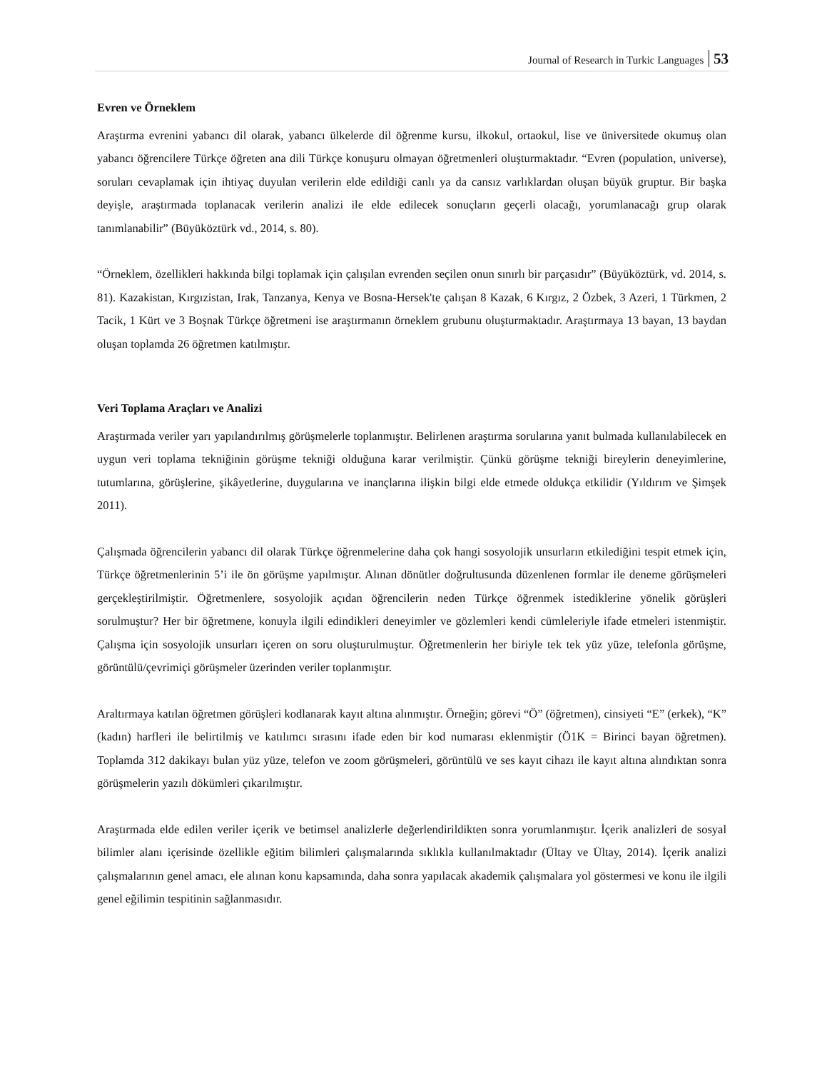Journal of Research in Turkic Languages 53
Evren ve Örneklem
Araştırma evrenini yabancı dil olarak, yabancı ülkelerde dil öğrenme kursu, ilkokul, ortaokul, lise ve üniversitede okumuş olan yabancı öğrencilere Türkçe öğreten ana dili Türkçe konuşuru olmayan öğretmenleri oluşturmaktadır. “Evren (population, universe), soruları cevaplamak için ihtiyaç duyulan verilerin elde edildiği canlı ya da cansız varlıklardan oluşan büyük gruptur. Bir başka deyişle, araştırmada toplanacak verilerin analizi ile elde edilecek sonuçların geçerli olacağı, yorumlanacağı grup olarak tanımlanabilir” (Büyüköztürk vd., 2014, s. 80).
“Örneklem, özellikleri hakkında bilgi toplamak için çalışılan evrenden seçilen onun sınırlı bir parçasıdır” (Büyüköztürk, vd. 2014, s. 81). Kazakistan, Kırgızistan, Irak, Tanzanya, Kenya ve Bosna-Hersek'te çalışan 8 Kazak, 6 Kırgız, 2 Özbek, 3 Azeri, 1 Türkmen, 2 Tacik, 1 Kürt ve 3 Boşnak Türkçe öğretmeni ise araştırmanın örneklem grubunu oluşturmaktadır. Araştırmaya 13 bayan, 13 baydan oluşan toplamda 26 öğretmen katılmıştır.
Veri Toplama Araçları ve Analizi
Araştırmada veriler yarı yapılandırılmış görüşmelerle toplanmıştır. Belirlenen araştırma sorularına yanıt bulmada kullanılabilecek en uygun veri toplama tekniğinin görüşme tekniği olduğuna karar verilmiştir. Çünkü görüşme tekniği bireylerin deneyimlerine, tutumlarına, görüşlerine, şikâyetlerine, duygularına ve inançlarına ilişkin bilgi elde etmede oldukça etkilidir (Yıldırım ve Şimşek 2011).
Çalışmada öğrencilerin yabancı dil olarak Türkçe öğrenmelerine daha çok hangi sosyolojik unsurların etkilediğini tespit etmek için, Türkçe öğretmenlerinin 5’i ile ön görüşme yapılmıştır. Alınan dönütler doğrultusunda düzenlenen formlar ile deneme görüşmeleri gerçekleştirilmiştir. Öğretmenlere, sosyolojik açıdan öğrencilerin neden Türkçe öğrenmek istediklerine yönelik görüşleri sorulmuştur? Her bir öğretmene, konuyla ilgili edindikleri deneyimler ve gözlemleri kendi cümleleriyle ifade etmeleri istenmiştir. Çalışma için sosyolojik unsurları içeren on soru oluşturulmuştur. Öğretmenlerin her biriyle tek tek yüz yüze, telefonla görüşme, görüntülü/çevrimiçi görüşmeler üzerinden veriler toplanmıştır.
Araltırmaya katılan öğretmen görüşleri kodlanarak kayıt altına alınmıştır. Örneğin; görevi “Ö” (öğretmen), cinsiyeti “E” (erkek), “K” (kadın) harfleri ile belirtilmiş ve katılımcı sırasını ifade eden bir kod numarası eklenmiştir (Ö1K = Birinci bayan öğretmen). Toplamda 312 dakikayı bulan yüz yüze, telefon ve zoom görüşmeleri, görüntülü ve ses kayıt cihazı ile kayıt altına alındıktan sonra görüşmelerin yazılı dökümleri çıkarılmıştır.
Araştırmada elde edilen veriler içerik ve betimsel analizlerle değerlendirildikten sonra yorumlanmıştır. İçerik analizleri de sosyal bilimler alanı içerisinde özellikle eğitim bilimleri çalışmalarında sıklıkla kullanılmaktadır (Ültay ve Ültay, 2014). İçerik analizi çalışmalarının genel amacı, ele alınan konu kapsamında, daha sonra yapılacak akademik çalışmalara yol göstermesi ve konu ile ilgili genel eğilimin tespitinin sağlanmasıdır.